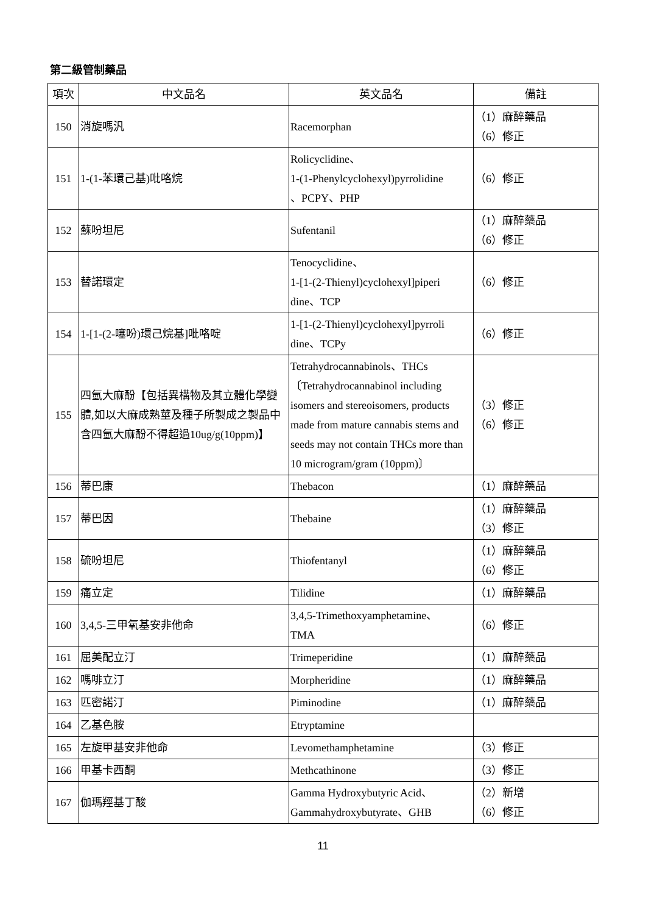第二級管制藥品
| 項次 | 中文品名 | 英文品名 | 備註 |
| --- | --- | --- | --- |
| 150 | 消旋嗎汎 | Racemorphan | （1）麻醉藥品 （6）修正 |
| 151 | 1-(1-苯環己基)吡咯烷 | Rolicyclidine、 1-(1-Phenylcyclohexyl)pyrrolidine 、PCPY、PHP | （6）修正 |
| 152 | 蘇吩坦尼 | Sufentanil | （1）麻醉藥品 （6）修正 |
| 153 | 替諾環定 | Tenocyclidine、 1-[1-(2-Thienyl)cyclohexyl]piperi dine、TCP | （6）修正 |
| 154 | 1-[1-(2-噻吩)環己烷基]吡咯啶 | 1-[1-(2-Thienyl)cyclohexyl]pyrroli dine、TCPy | （6）修正 |
| 155 | 四氫大麻酚【包括異構物及其立體化學變體,如以大麻成熟莖及種子所製成之製品中含四氫大麻酚不得超過10ug/g(10ppm)】 | Tetrahydrocannabinols、THCs〔Tetrahydrocannabinol including isomers and stereoisomers, products made from mature cannabis stems and seeds may not contain THCs more than 10 microgram/gram (10ppm)〕 | （3）修正 （6）修正 |
| 156 | 蒂巴康 | Thebacon | （1）麻醉藥品 |
| 157 | 蒂巴因 | Thebaine | （1）麻醉藥品 （3）修正 |
| 158 | 硫吩坦尼 | Thiofentanyl | （1）麻醉藥品 （6）修正 |
| 159 | 痛立定 | Tilidine | （1）麻醉藥品 |
| 160 | 3,4,5-三甲氧基安非他命 | 3,4,5-Trimethoxyamphetamine、 TMA | （6）修正 |
| 161 | 屈美配立汀 | Trimeperidine | （1）麻醉藥品 |
| 162 | 嗎啡立汀 | Morpheridine | （1）麻醉藥品 |
| 163 | 匹密諾汀 | Piminodine | （1）麻醉藥品 |
| 164 | 乙基色胺 | Etryptamine | |
| 165 | 左旋甲基安非他命 | Levomethamphetamine | （3）修正 |
| 166 | 甲基卡西酮 | Methcathinone | （3）修正 |
| 167 | 伽瑪羥基丁酸 | Gamma Hydroxybutyric Acid、 Gammahydroxybutyrate、GHB | （2）新增 （6）修正 |
11